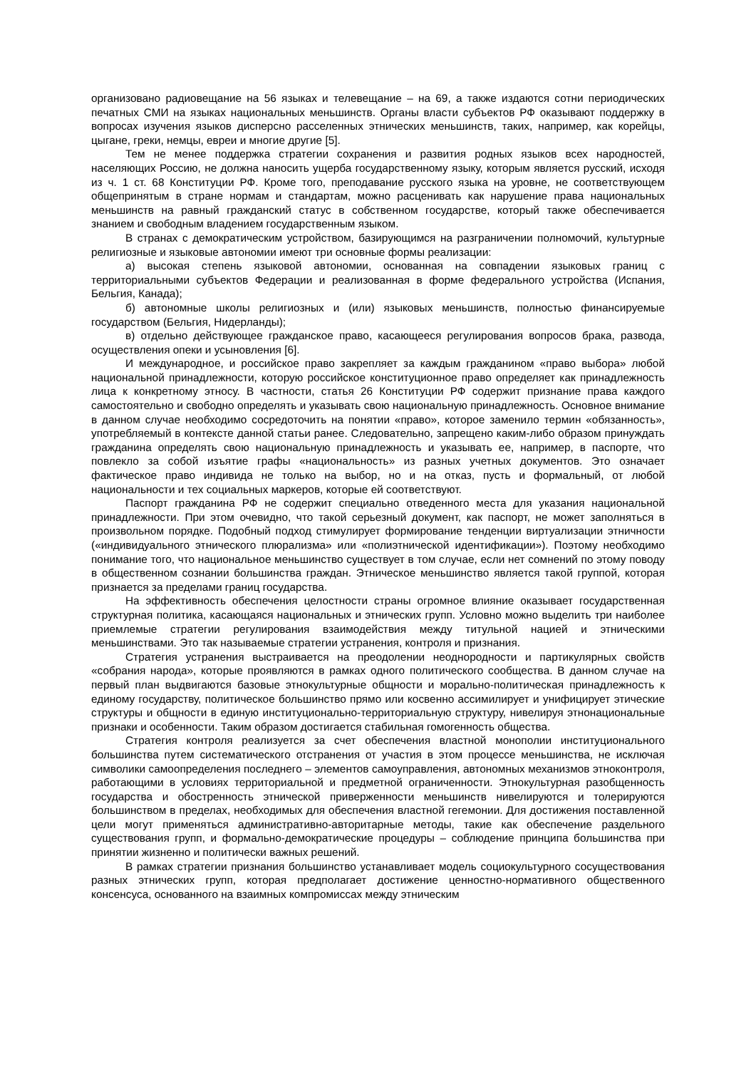организовано радиовещание на 56 языках и телевещание – на 69, а также издаются сотни периодических печатных СМИ на языках национальных меньшинств. Органы власти субъектов РФ оказывают поддержку в вопросах изучения языков дисперсно расселенных этнических меньшинств, таких, например, как корейцы, цыгане, греки, немцы, евреи и многие другие [5].
Тем не менее поддержка стратегии сохранения и развития родных языков всех народностей, населяющих Россию, не должна наносить ущерба государственному языку, которым является русский, исходя из ч. 1 ст. 68 Конституции РФ. Кроме того, преподавание русского языка на уровне, не соответствующем общепринятым в стране нормам и стандартам, можно расценивать как нарушение права национальных меньшинств на равный гражданский статус в собственном государстве, который также обеспечивается знанием и свободным владением государственным языком.
В странах с демократическим устройством, базирующимся на разграничении полномочий, культурные религиозные и языковые автономии имеют три основные формы реализации:
а) высокая степень языковой автономии, основанная на совпадении языковых границ с территориальными субъектов Федерации и реализованная в форме федерального устройства (Испания, Бельгия, Канада);
б) автономные школы религиозных и (или) языковых меньшинств, полностью финансируемые государством (Бельгия, Нидерланды);
в) отдельно действующее гражданское право, касающееся регулирования вопросов брака, развода, осуществления опеки и усыновления [6].
И международное, и российское право закрепляет за каждым гражданином «право выбора» любой национальной принадлежности, которую российское конституционное право определяет как принадлежность лица к конкретному этносу. В частности, статья 26 Конституции РФ содержит признание права каждого самостоятельно и свободно определять и указывать свою национальную принадлежность. Основное внимание в данном случае необходимо сосредоточить на понятии «право», которое заменило термин «обязанность», употребляемый в контексте данной статьи ранее. Следовательно, запрещено каким-либо образом принуждать гражданина определять свою национальную принадлежность и указывать ее, например, в паспорте, что повлекло за собой изъятие графы «национальность» из разных учетных документов. Это означает фактическое право индивида не только на выбор, но и на отказ, пусть и формальный, от любой национальности и тех социальных маркеров, которые ей соответствуют.
Паспорт гражданина РФ не содержит специально отведенного места для указания национальной принадлежности. При этом очевидно, что такой серьезный документ, как паспорт, не может заполняться в произвольном порядке. Подобный подход стимулирует формирование тенденции виртуализации этничности («индивидуального этнического плюрализма» или «полиэтнической идентификации»). Поэтому необходимо понимание того, что национальное меньшинство существует в том случае, если нет сомнений по этому поводу в общественном сознании большинства граждан. Этническое меньшинство является такой группой, которая признается за пределами границ государства.
На эффективность обеспечения целостности страны огромное влияние оказывает государственная структурная политика, касающаяся национальных и этнических групп. Условно можно выделить три наиболее приемлемые стратегии регулирования взаимодействия между титульной нацией и этническими меньшинствами. Это так называемые стратегии устранения, контроля и признания.
Стратегия устранения выстраивается на преодолении неоднородности и партикулярных свойств «собрания народа», которые проявляются в рамках одного политического сообщества. В данном случае на первый план выдвигаются базовые этнокультурные общности и морально-политическая принадлежность к единому государству, политическое большинство прямо или косвенно ассимилирует и унифицирует этические структуры и общности в единую институционально-территориальную структуру, нивелируя этнонациональные признаки и особенности. Таким образом достигается стабильная гомогенность общества.
Стратегия контроля реализуется за счет обеспечения властной монополии институционального большинства путем систематического отстранения от участия в этом процессе меньшинства, не исключая символики самоопределения последнего – элементов самоуправления, автономных механизмов этноконтроля, работающими в условиях территориальной и предметной ограниченности. Этнокультурная разобщенность государства и обостренность этнической приверженности меньшинств нивелируются и толерируются большинством в пределах, необходимых для обеспечения властной гегемонии. Для достижения поставленной цели могут применяться административно-авторитарные методы, такие как обеспечение раздельного существования групп, и формально-демократические процедуры – соблюдение принципа большинства при принятии жизненно и политически важных решений.
В рамках стратегии признания большинство устанавливает модель социокультурного сосуществования разных этнических групп, которая предполагает достижение ценностно-нормативного общественного консенсуса, основанного на взаимных компромиссах между этническим